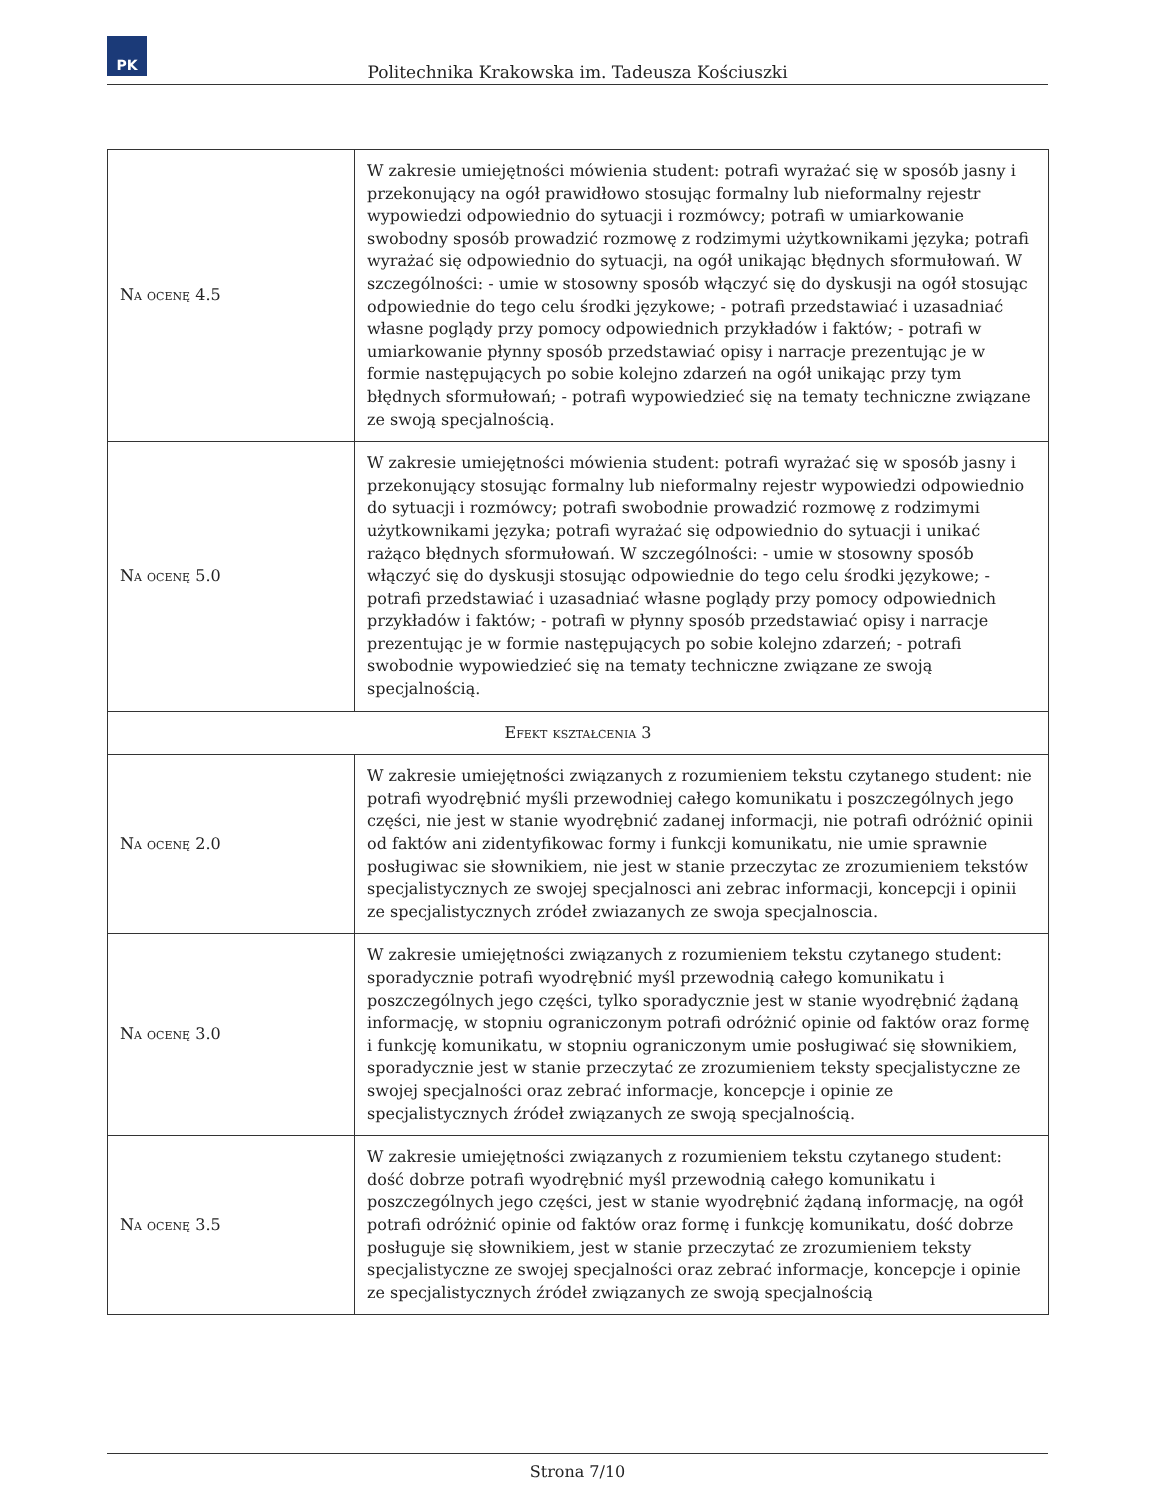PK
Politechnika Krakowska im. Tadeusza Kościuszki
| Na ocenę 4.5 | W zakresie umiejętności mówienia student: potrafi wyrażać się w sposób jasny i przekonujący na ogół prawidłowo stosując formalny lub nieformalny rejestr wypowiedzi odpowiednio do sytuacji i rozmówcy; potrafi w umiarkowanie swobodny sposób prowadzić rozmowę z rodzimymi użytkownikami języka; potrafi wyrażać się odpowiednio do sytuacji, na ogół unikając błędnych sformułowań. W szczególności: - umie w stosowny sposób włączyć się do dyskusji na ogół stosując odpowiednie do tego celu środki językowe; - potrafi przedstawiać i uzasadniać własne poglądy przy pomocy odpowiednich przykładów i faktów; - potrafi w umiarkowanie płynny sposób przedstawiać opisy i narracje prezentując je w formie następujących po sobie kolejno zdarzeń na ogół unikając przy tym błędnych sformułowań; - potrafi wypowiedzieć się na tematy techniczne związane ze swoją specjalnością. |
| Na ocenę 5.0 | W zakresie umiejętności mówienia student: potrafi wyrażać się w sposób jasny i przekonujący stosując formalny lub nieformalny rejestr wypowiedzi odpowiednio do sytuacji i rozmówcy; potrafi swobodnie prowadzić rozmowę z rodzimymi użytkownikami języka; potrafi wyrażać się odpowiednio do sytuacji i unikać rażąco błędnych sformułowań. W szczególności: - umie w stosowny sposób włączyć się do dyskusji stosując odpowiednie do tego celu środki językowe; - potrafi przedstawiać i uzasadniać własne poglądy przy pomocy odpowiednich przykładów i faktów; - potrafi w płynny sposób przedstawiać opisy i narracje prezentując je w formie następujących po sobie kolejno zdarzeń; - potrafi swobodnie wypowiedzieć się na tematy techniczne związane ze swoją specjalnością. |
| Efekt kształcenia 3 | |
| Na ocenę 2.0 | W zakresie umiejętności związanych z rozumieniem tekstu czytanego student: nie potrafi wyodrębnić myśli przewodniej całego komunikatu i poszczególnych jego części, nie jest w stanie wyodrębnić zadanej informacji, nie potrafi odróżnić opinii od faktów ani zidentyfikowac formy i funkcji komunikatu, nie umie sprawnie posługiwac sie słownikiem, nie jest w stanie przeczytac ze zrozumieniem tekstów specjalistycznych ze swojej specjalnosci ani zebrac informacji, koncepcji i opinii ze specjalistycznych zródeł zwiazanych ze swoja specjalnoscia. |
| Na ocenę 3.0 | W zakresie umiejętności związanych z rozumieniem tekstu czytanego student: sporadycznie potrafi wyodrębnić myśl przewodnią całego komunikatu i poszczególnych jego części, tylko sporadycznie jest w stanie wyodrębnić żądaną informację, w stopniu ograniczonym potrafi odróżnić opinie od faktów oraz formę i funkcję komunikatu, w stopniu ograniczonym umie posługiwać się słownikiem, sporadycznie jest w stanie przeczytać ze zrozumieniem teksty specjalistyczne ze swojej specjalności oraz zebrać informacje, koncepcje i opinie ze specjalistycznych źródeł związanych ze swoją specjalnością. |
| Na ocenę 3.5 | W zakresie umiejętności związanych z rozumieniem tekstu czytanego student: dość dobrze potrafi wyodrębnić myśl przewodnią całego komunikatu i poszczególnych jego części, jest w stanie wyodrębnić żądaną informację, na ogół potrafi odróżnić opinie od faktów oraz formę i funkcję komunikatu, dość dobrze posługuje się słownikiem, jest w stanie przeczytać ze zrozumieniem teksty specjalistyczne ze swojej specjalności oraz zebrać informacje, koncepcje i opinie ze specjalistycznych źródeł związanych ze swoją specjalnością |
Strona 7/10